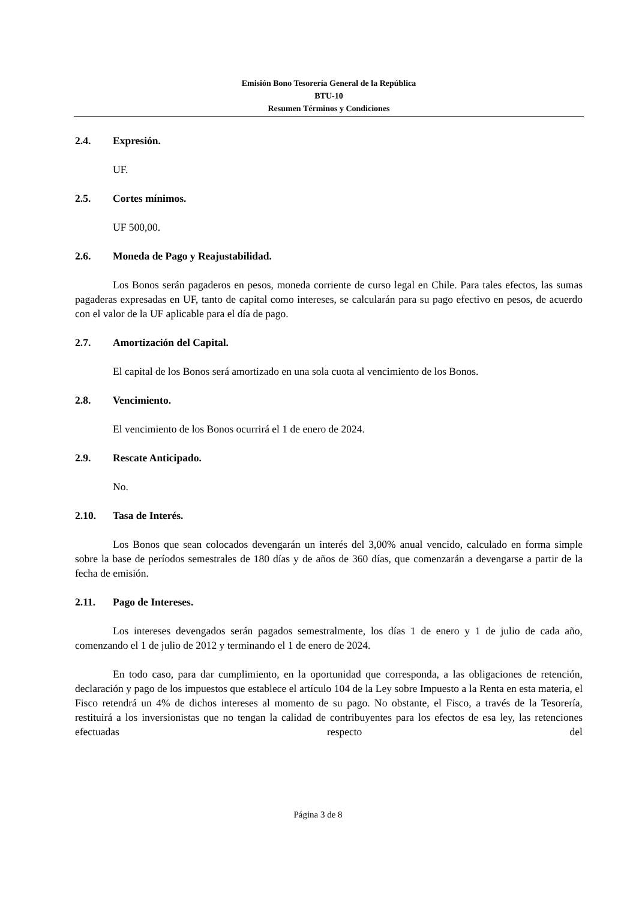Emisión Bono Tesorería General de la República
BTU-10
Resumen Términos y Condiciones
2.4. Expresión.
UF.
2.5. Cortes mínimos.
UF 500,00.
2.6. Moneda de Pago y Reajustabilidad.
Los Bonos serán pagaderos en pesos, moneda corriente de curso legal en Chile. Para tales efectos, las sumas pagaderas expresadas en UF, tanto de capital como intereses, se calcularán para su pago efectivo en pesos, de acuerdo con el valor de la UF aplicable para el día de pago.
2.7. Amortización del Capital.
El capital de los Bonos será amortizado en una sola cuota al vencimiento de los Bonos.
2.8. Vencimiento.
El vencimiento de los Bonos ocurrirá el 1 de enero de 2024.
2.9. Rescate Anticipado.
No.
2.10. Tasa de Interés.
Los Bonos que sean colocados devengarán un interés del 3,00% anual vencido, calculado en forma simple sobre la base de períodos semestrales de 180 días y de años de 360 días, que comenzarán a devengarse a partir de la fecha de emisión.
2.11. Pago de Intereses.
Los intereses devengados serán pagados semestralmente, los días 1 de enero y 1 de julio de cada año, comenzando el 1 de julio de 2012 y terminando el 1 de enero de 2024.
En todo caso, para dar cumplimiento, en la oportunidad que corresponda, a las obligaciones de retención, declaración y pago de los impuestos que establece el artículo 104 de la Ley sobre Impuesto a la Renta en esta materia, el Fisco retendrá un 4% de dichos intereses al momento de su pago. No obstante, el Fisco, a través de la Tesorería, restituirá a los inversionistas que no tengan la calidad de contribuyentes para los efectos de esa ley, las retenciones efectuadas respecto del
Página 3 de 8